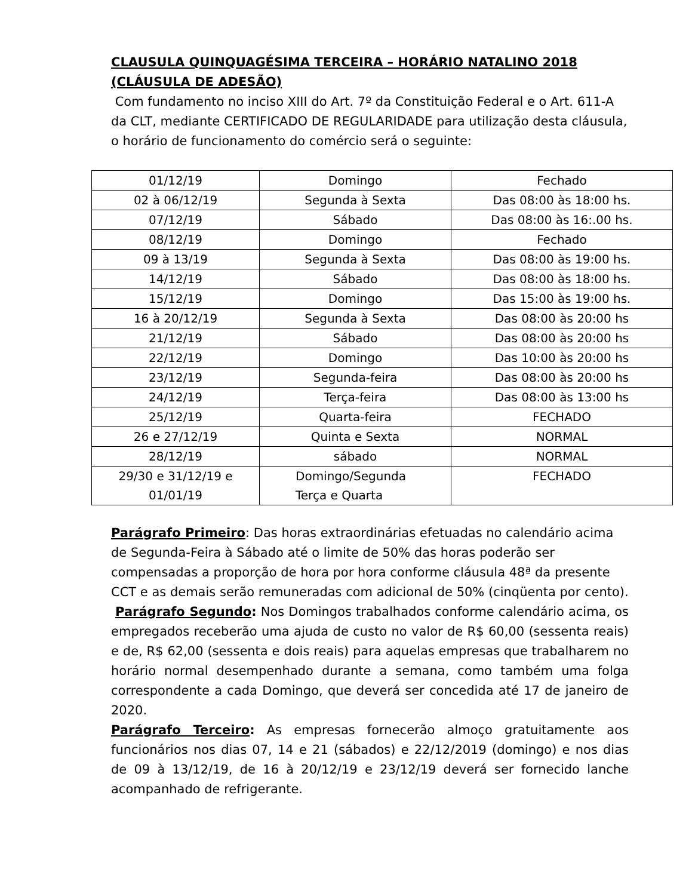CLAUSULA QUINQUAGÉSIMA TERCEIRA – HORÁRIO NATALINO 2018 (CLÁUSULA DE ADESÃO)
Com fundamento no inciso XIII do Art. 7º da Constituição Federal e o Art. 611-A da CLT, mediante CERTIFICADO DE REGULARIDADE para utilização desta cláusula, o horário de funcionamento do comércio será o seguinte:
| 01/12/19 | Domingo | Fechado |
| 02 à 06/12/19 | Segunda à Sexta | Das 08:00 às 18:00 hs. |
| 07/12/19 | Sábado | Das 08:00 às 16:.00 hs. |
| 08/12/19 | Domingo | Fechado |
| 09 à 13/19 | Segunda à Sexta | Das 08:00 às 19:00 hs. |
| 14/12/19 | Sábado | Das 08:00 às 18:00 hs. |
| 15/12/19 | Domingo | Das 15:00 às 19:00 hs. |
| 16 à 20/12/19 | Segunda à Sexta | Das 08:00 às 20:00 hs |
| 21/12/19 | Sábado | Das 08:00 às 20:00 hs |
| 22/12/19 | Domingo | Das 10:00 às 20:00 hs |
| 23/12/19 | Segunda-feira | Das 08:00 às 20:00 hs |
| 24/12/19 | Terça-feira | Das 08:00 às 13:00 hs |
| 25/12/19 | Quarta-feira | FECHADO |
| 26 e 27/12/19 | Quinta e Sexta | NORMAL |
| 28/12/19 | sábado | NORMAL |
| 29/30 e 31/12/19 e 01/01/19 | Domingo/Segunda Terça e Quarta | FECHADO |
Parágrafo Primeiro: Das horas extraordinárias efetuadas no calendário acima de Segunda-Feira à Sábado até o limite de 50% das horas poderão ser compensadas a proporção de hora por hora conforme cláusula 48ª da presente CCT e as demais serão remuneradas com adicional de 50% (cinqüenta por cento).
Parágrafo Segundo: Nos Domingos trabalhados conforme calendário acima, os empregados receberão uma ajuda de custo no valor de R$ 60,00 (sessenta reais) e de, R$ 62,00 (sessenta e dois reais) para aquelas empresas que trabalharem no horário normal desempenhado durante a semana, como também uma folga correspondente a cada Domingo, que deverá ser concedida até 17 de janeiro de 2020.
Parágrafo Terceiro: As empresas fornecerão almoço gratuitamente aos funcionários nos dias 07, 14 e 21 (sábados) e 22/12/2019 (domingo) e nos dias de 09 à 13/12/19, de 16 à 20/12/19 e 23/12/19 deverá ser fornecido lanche acompanhado de refrigerante.